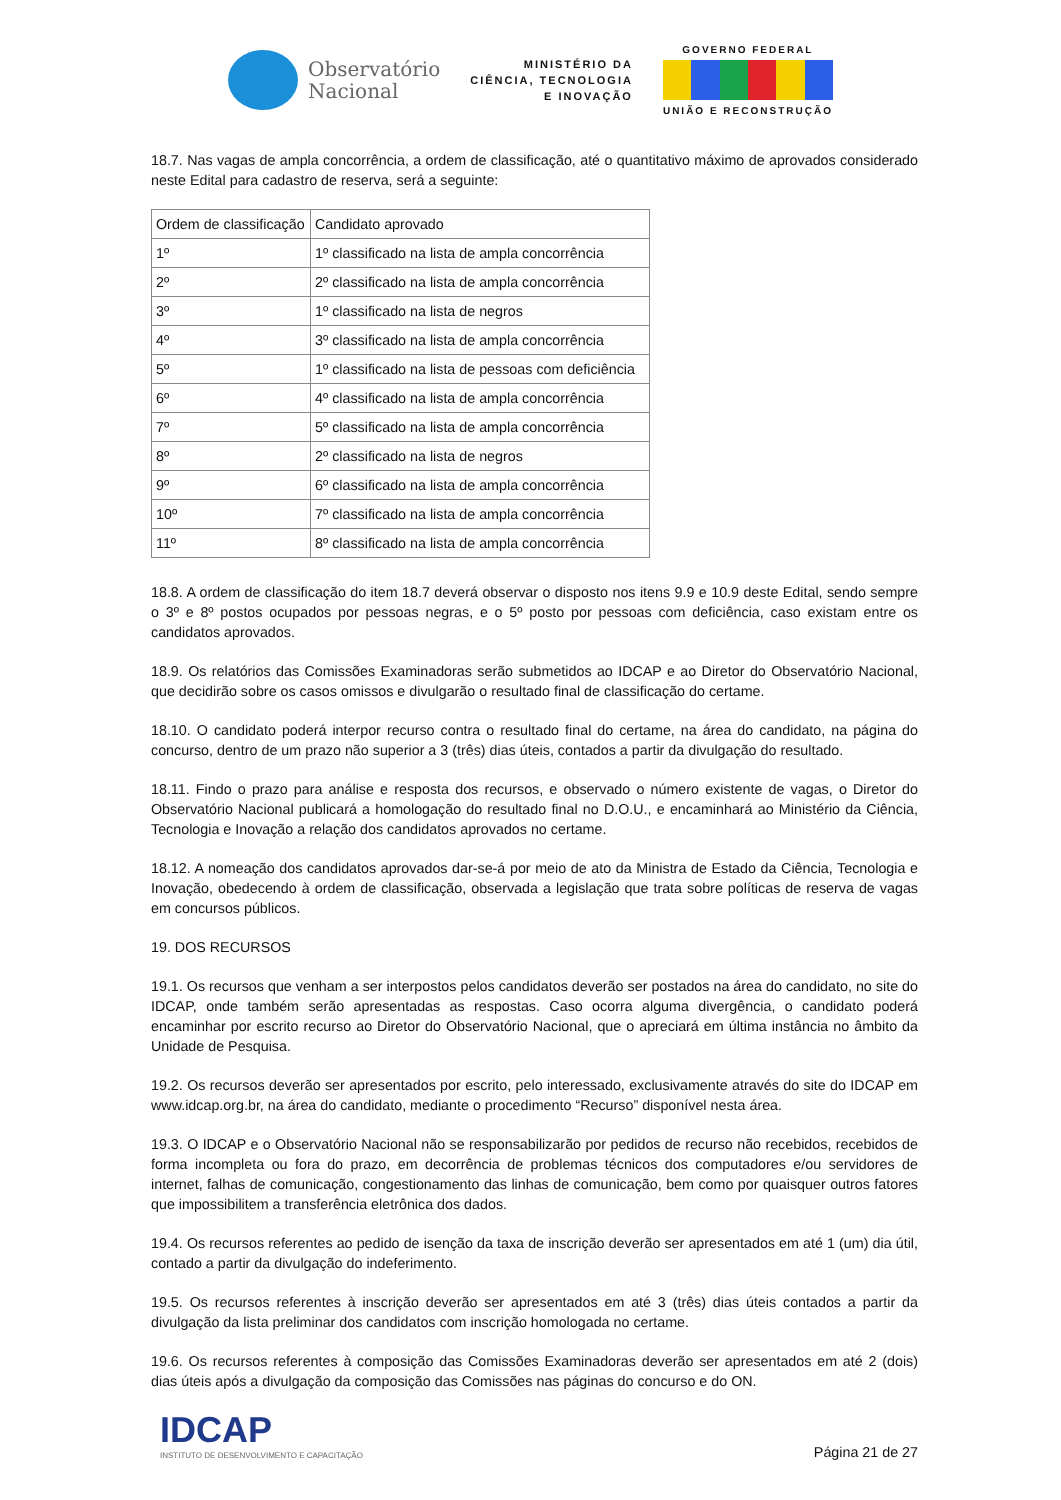Observatório
Nacional
MINISTÉRIO DA
CIÊNCIA, TECNOLOGIA
E INOVAÇÃO
GOVERNO FEDERAL
UNIÃO E RECONSTRUÇÃO
18.7. Nas vagas de ampla concorrência, a ordem de classificação, até o quantitativo máximo de aprovados considerado neste Edital para cadastro de reserva, será a seguinte:
| Ordem de classificação | Candidato aprovado |
| 1º | 1º classificado na lista de ampla concorrência |
| 2º | 2º classificado na lista de ampla concorrência |
| 3º | 1º classificado na lista de negros |
| 4º | 3º classificado na lista de ampla concorrência |
| 5º | 1º classificado na lista de pessoas com deficiência |
| 6º | 4º classificado na lista de ampla concorrência |
| 7º | 5º classificado na lista de ampla concorrência |
| 8º | 2º classificado na lista de negros |
| 9º | 6º classificado na lista de ampla concorrência |
| 10º | 7º classificado na lista de ampla concorrência |
| 11º | 8º classificado na lista de ampla concorrência |
18.8. A ordem de classificação do item 18.7 deverá observar o disposto nos itens 9.9 e 10.9 deste Edital, sendo sempre o 3º e 8º postos ocupados por pessoas negras, e o 5º posto por pessoas com deficiência, caso existam entre os candidatos aprovados.
18.9. Os relatórios das Comissões Examinadoras serão submetidos ao IDCAP e ao Diretor do Observatório Nacional, que decidirão sobre os casos omissos e divulgarão o resultado final de classificação do certame.
18.10. O candidato poderá interpor recurso contra o resultado final do certame, na área do candidato, na página do concurso, dentro de um prazo não superior a 3 (três) dias úteis, contados a partir da divulgação do resultado.
18.11. Findo o prazo para análise e resposta dos recursos, e observado o número existente de vagas, o Diretor do Observatório Nacional publicará a homologação do resultado final no D.O.U., e encaminhará ao Ministério da Ciência, Tecnologia e Inovação a relação dos candidatos aprovados no certame.
18.12. A nomeação dos candidatos aprovados dar-se-á por meio de ato da Ministra de Estado da Ciência, Tecnologia e Inovação, obedecendo à ordem de classificação, observada a legislação que trata sobre políticas de reserva de vagas em concursos públicos.
19. DOS RECURSOS
19.1. Os recursos que venham a ser interpostos pelos candidatos deverão ser postados na área do candidato, no site do IDCAP, onde também serão apresentadas as respostas. Caso ocorra alguma divergência, o candidato poderá encaminhar por escrito recurso ao Diretor do Observatório Nacional, que o apreciará em última instância no âmbito da Unidade de Pesquisa.
19.2. Os recursos deverão ser apresentados por escrito, pelo interessado, exclusivamente através do site do IDCAP em www.idcap.org.br, na área do candidato, mediante o procedimento “Recurso” disponível nesta área.
19.3. O IDCAP e o Observatório Nacional não se responsabilizarão por pedidos de recurso não recebidos, recebidos de forma incompleta ou fora do prazo, em decorrência de problemas técnicos dos computadores e/ou servidores de internet, falhas de comunicação, congestionamento das linhas de comunicação, bem como por quaisquer outros fatores que impossibilitem a transferência eletrônica dos dados.
19.4. Os recursos referentes ao pedido de isenção da taxa de inscrição deverão ser apresentados em até 1 (um) dia útil, contado a partir da divulgação do indeferimento.
19.5. Os recursos referentes à inscrição deverão ser apresentados em até 3 (três) dias úteis contados a partir da divulgação da lista preliminar dos candidatos com inscrição homologada no certame.
19.6. Os recursos referentes à composição das Comissões Examinadoras deverão ser apresentados em até 2 (dois) dias úteis após a divulgação da composição das Comissões nas páginas do concurso e do ON.
IDCAP
INSTITUTO DE DESENVOLVIMENTO E CAPACITAÇÃO
Página 21 de 27